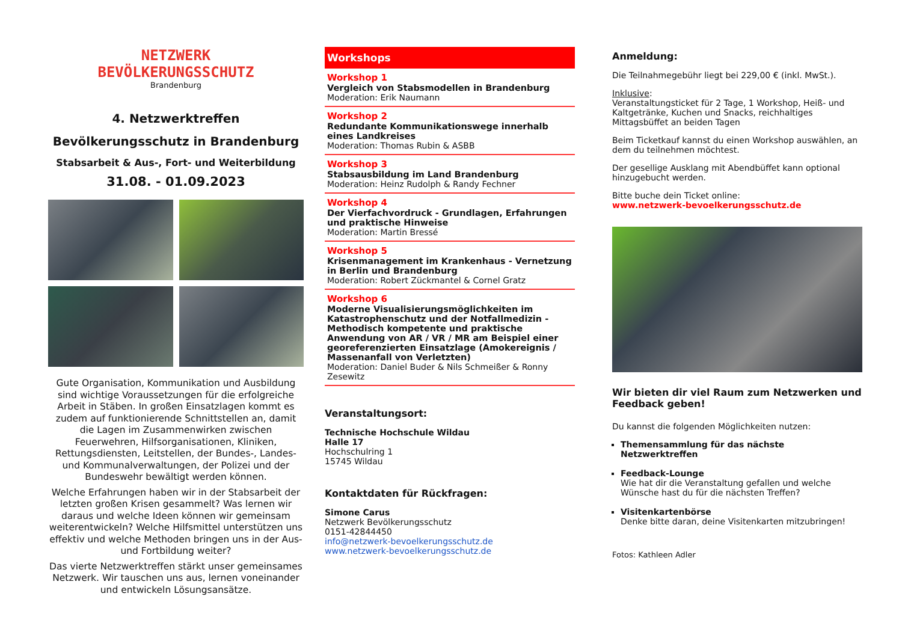NETZWERK
BEVÖLKERUNGSSCHUTZ
Brandenburg
4. Netzwerktreffen
Bevölkerungsschutz in Brandenburg
Stabsarbeit & Aus-, Fort- und Weiterbildung
31.08. - 01.09.2023
Gute Organisation, Kommunikation und Ausbildung sind wichtige Voraussetzungen für die erfolgreiche Arbeit in Stäben. In großen Einsatzlagen kommt es zudem auf funktionierende Schnittstellen an, damit die Lagen im Zusammenwirken zwischen Feuerwehren, Hilfsorganisationen, Kliniken, Rettungsdiensten, Leitstellen, der Bundes-, Landes- und Kommunalverwaltungen, der Polizei und der Bundeswehr bewältigt werden können.
Welche Erfahrungen haben wir in der Stabsarbeit der letzten großen Krisen gesammelt? Was lernen wir daraus und welche Ideen können wir gemeinsam weiterentwickeln? Welche Hilfsmittel unterstützen uns effektiv und welche Methoden bringen uns in der Aus- und Fortbildung weiter?
Das vierte Netzwerktreffen stärkt unser gemeinsames Netzwerk. Wir tauschen uns aus, lernen voneinander und entwickeln Lösungsansätze.
Workshops
Workshop 1
Vergleich von Stabsmodellen in Brandenburg
Moderation: Erik Naumann
Workshop 2
Redundante Kommunikationswege innerhalb eines Landkreises
Moderation: Thomas Rubin & ASBB
Workshop 3
Stabsausbildung im Land Brandenburg
Moderation: Heinz Rudolph & Randy Fechner
Workshop 4
Der Vierfachvordruck - Grundlagen, Erfahrungen und praktische Hinweise
Moderation: Martin Bressé
Workshop 5
Krisenmanagement im Krankenhaus - Vernetzung in Berlin und Brandenburg
Moderation: Robert Zückmantel & Cornel Gratz
Workshop 6
Moderne Visualisierungsmöglichkeiten im Katastrophenschutz und der Notfallmedizin - Methodisch kompetente und praktische Anwendung von AR / VR / MR am Beispiel einer georeferenzierten Einsatzlage (Amokereignis / Massenanfall von Verletzten)
Moderation: Daniel Buder & Nils Schmeißer & Ronny Zesewitz
Veranstaltungsort:
Technische Hochschule Wildau
Halle 17
Hochschulring 1
15745 Wildau
Kontaktdaten für Rückfragen:
Simone Carus
Netzwerk Bevölkerungsschutz
0151-42844450
info@netzwerk-bevoelkerungsschutz.de
www.netzwerk-bevoelkerungsschutz.de
Anmeldung:
Die Teilnahmegebühr liegt bei 229,00 € (inkl. MwSt.).
Inklusive:
Veranstaltungsticket für 2 Tage, 1 Workshop, Heiß- und Kaltgetränke, Kuchen und Snacks, reichhaltiges Mittagsbüffet an beiden Tagen
Beim Ticketkauf kannst du einen Workshop auswählen, an dem du teilnehmen möchtest.
Der gesellige Ausklang mit Abendbüffet kann optional hinzugebucht werden.
Bitte buche dein Ticket online:
www.netzwerk-bevoelkerungsschutz.de
Wir bieten dir viel Raum zum Netzwerken und Feedback geben!
Du kannst die folgenden Möglichkeiten nutzen:
Themensammlung für das nächste Netzwerktreffen
Feedback-Lounge
Wie hat dir die Veranstaltung gefallen und welche Wünsche hast du für die nächsten Treffen?
Visitenkartenbörse
Denke bitte daran, deine Visitenkarten mitzubringen!
Fotos: Kathleen Adler